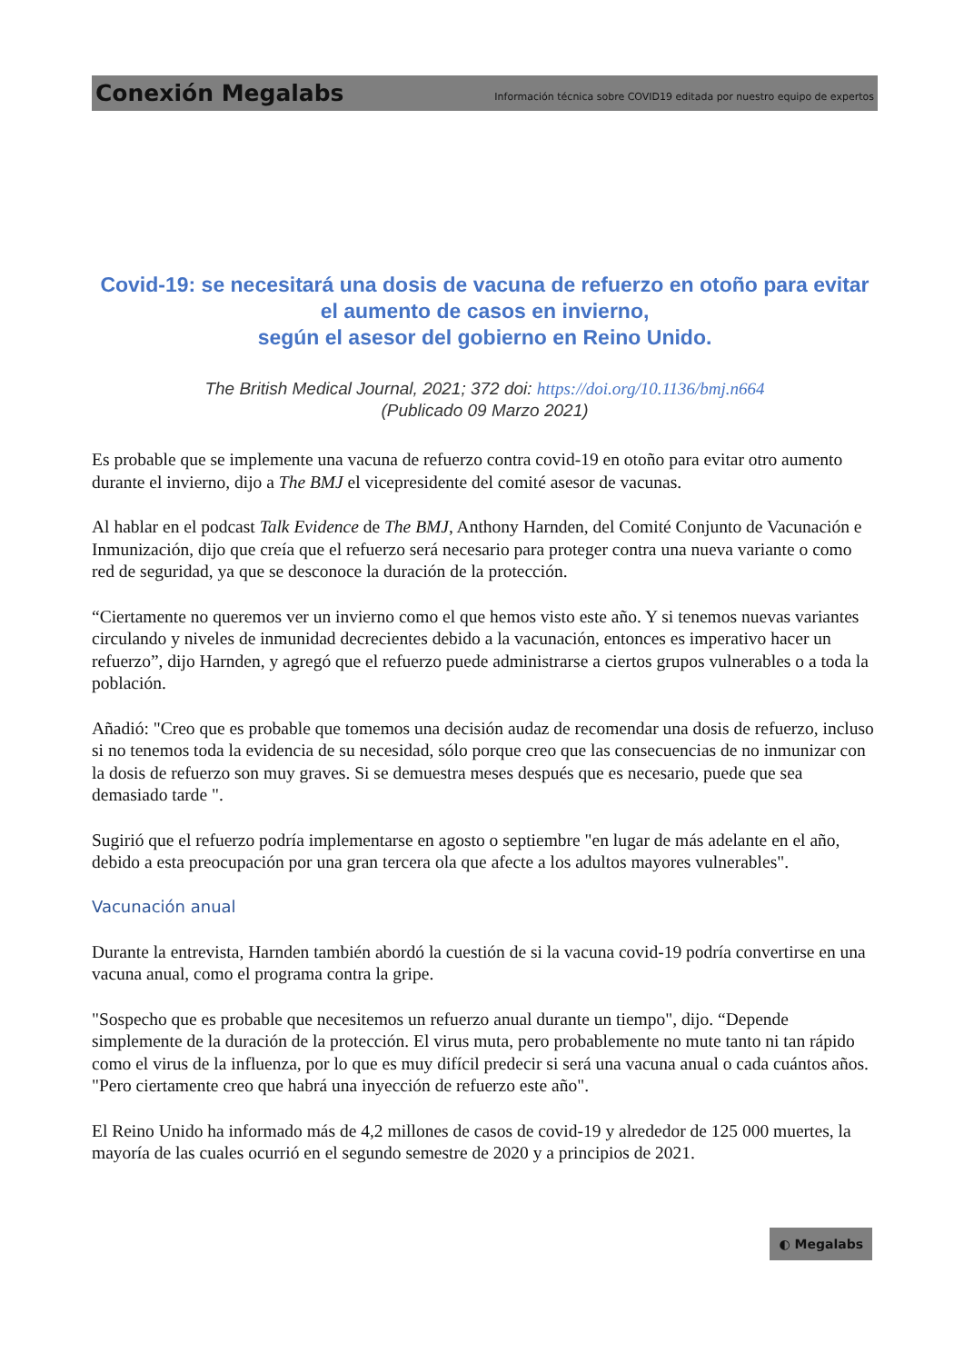Conexión Megalabs Información técnica sobre COVID19 editada por nuestro equipo de expertos
Covid-19: se necesitará una dosis de vacuna de refuerzo en otoño para evitar el aumento de casos en invierno,
según el asesor del gobierno en Reino Unido.
The British Medical Journal, 2021; 372 doi: https://doi.org/10.1136/bmj.n664
(Publicado 09 Marzo 2021)
Es probable que se implemente una vacuna de refuerzo contra covid-19 en otoño para evitar otro aumento durante el invierno, dijo a The BMJ el vicepresidente del comité asesor de vacunas.
Al hablar en el podcast Talk Evidence de The BMJ, Anthony Harnden, del Comité Conjunto de Vacunación e Inmunización, dijo que creía que el refuerzo será necesario para proteger contra una nueva variante o como red de seguridad, ya que se desconoce la duración de la protección.
“Ciertamente no queremos ver un invierno como el que hemos visto este año. Y si tenemos nuevas variantes circulando y niveles de inmunidad decrecientes debido a la vacunación, entonces es imperativo hacer un refuerzo”, dijo Harnden, y agregó que el refuerzo puede administrarse a ciertos grupos vulnerables o a toda la población.
Añadió: "Creo que es probable que tomemos una decisión audaz de recomendar una dosis de refuerzo, incluso si no tenemos toda la evidencia de su necesidad, sólo porque creo que las consecuencias de no inmunizar con la dosis de refuerzo son muy graves. Si se demuestra meses después que es necesario, puede que sea demasiado tarde ".
Sugirió que el refuerzo podría implementarse en agosto o septiembre "en lugar de más adelante en el año, debido a esta preocupación por una gran tercera ola que afecte a los adultos mayores vulnerables".
Vacunación anual
Durante la entrevista, Harnden también abordó la cuestión de si la vacuna covid-19 podría convertirse en una vacuna anual, como el programa contra la gripe.
"Sospecho que es probable que necesitemos un refuerzo anual durante un tiempo", dijo. “Depende simplemente de la duración de la protección. El virus muta, pero probablemente no mute tanto ni tan rápido como el virus de la influenza, por lo que es muy difícil predecir si será una vacuna anual o cada cuántos años. "Pero ciertamente creo que habrá una inyección de refuerzo este año".
El Reino Unido ha informado más de 4,2 millones de casos de covid-19 y alrededor de 125 000 muertes, la mayoría de las cuales ocurrió en el segundo semestre de 2020 y a principios de 2021.
◐ Megalabs